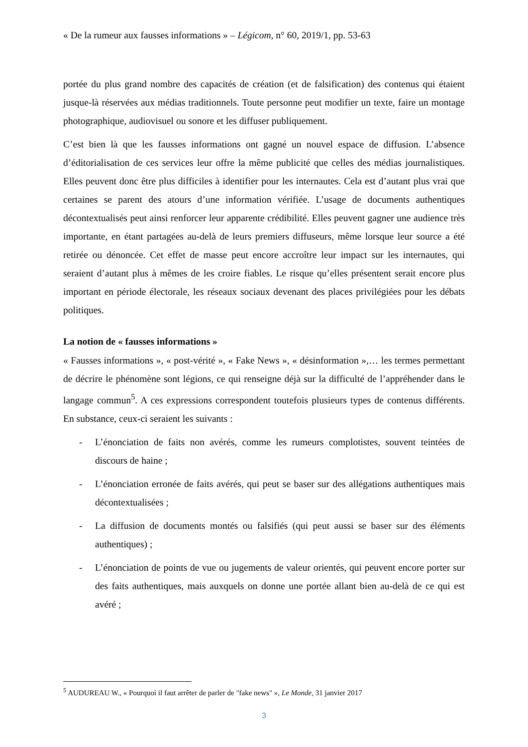« De la rumeur aux fausses informations » – Légicom, n° 60, 2019/1, pp. 53-63
portée du plus grand nombre des capacités de création (et de falsification) des contenus qui étaient jusque-là réservées aux médias traditionnels. Toute personne peut modifier un texte, faire un montage photographique, audiovisuel ou sonore et les diffuser publiquement.
C’est bien là que les fausses informations ont gagné un nouvel espace de diffusion. L’absence d’éditorialisation de ces services leur offre la même publicité que celles des médias journalistiques. Elles peuvent donc être plus difficiles à identifier pour les internautes. Cela est d’autant plus vrai que certaines se parent des atours d’une information vérifiée. L’usage de documents authentiques décontextualisés peut ainsi renforcer leur apparente crédibilité. Elles peuvent gagner une audience très importante, en étant partagées au-delà de leurs premiers diffuseurs, même lorsque leur source a été retirée ou dénoncée. Cet effet de masse peut encore accroître leur impact sur les internautes, qui seraient d’autant plus à mêmes de les croire fiables. Le risque qu’elles présentent serait encore plus important en période électorale, les réseaux sociaux devenant des places privilégiées pour les débats politiques.
La notion de « fausses informations »
« Fausses informations », « post-vérité », « Fake News », « désinformation »,… les termes permettant de décrire le phénomène sont légions, ce qui renseigne déjà sur la difficulté de l’appréhender dans le langage commun<sup>5</sup>. A ces expressions correspondent toutefois plusieurs types de contenus différents. En substance, ceux-ci seraient les suivants :
- L’énonciation de faits non avérés, comme les rumeurs complotistes, souvent teintées de discours de haine ;
- L’énonciation erronée de faits avérés, qui peut se baser sur des allégations authentiques mais décontextualisées ;
- La diffusion de documents montés ou falsifiés (qui peut aussi se baser sur des éléments authentiques) ;
- L’énonciation de points de vue ou jugements de valeur orientés, qui peuvent encore porter sur des faits authentiques, mais auxquels on donne une portée allant bien au-delà de ce qui est avéré ;
<sup>5</sup> AUDUREAU W., « Pourquoi il faut arrêter de parler de "fake news" », Le Monde, 31 janvier 2017
3